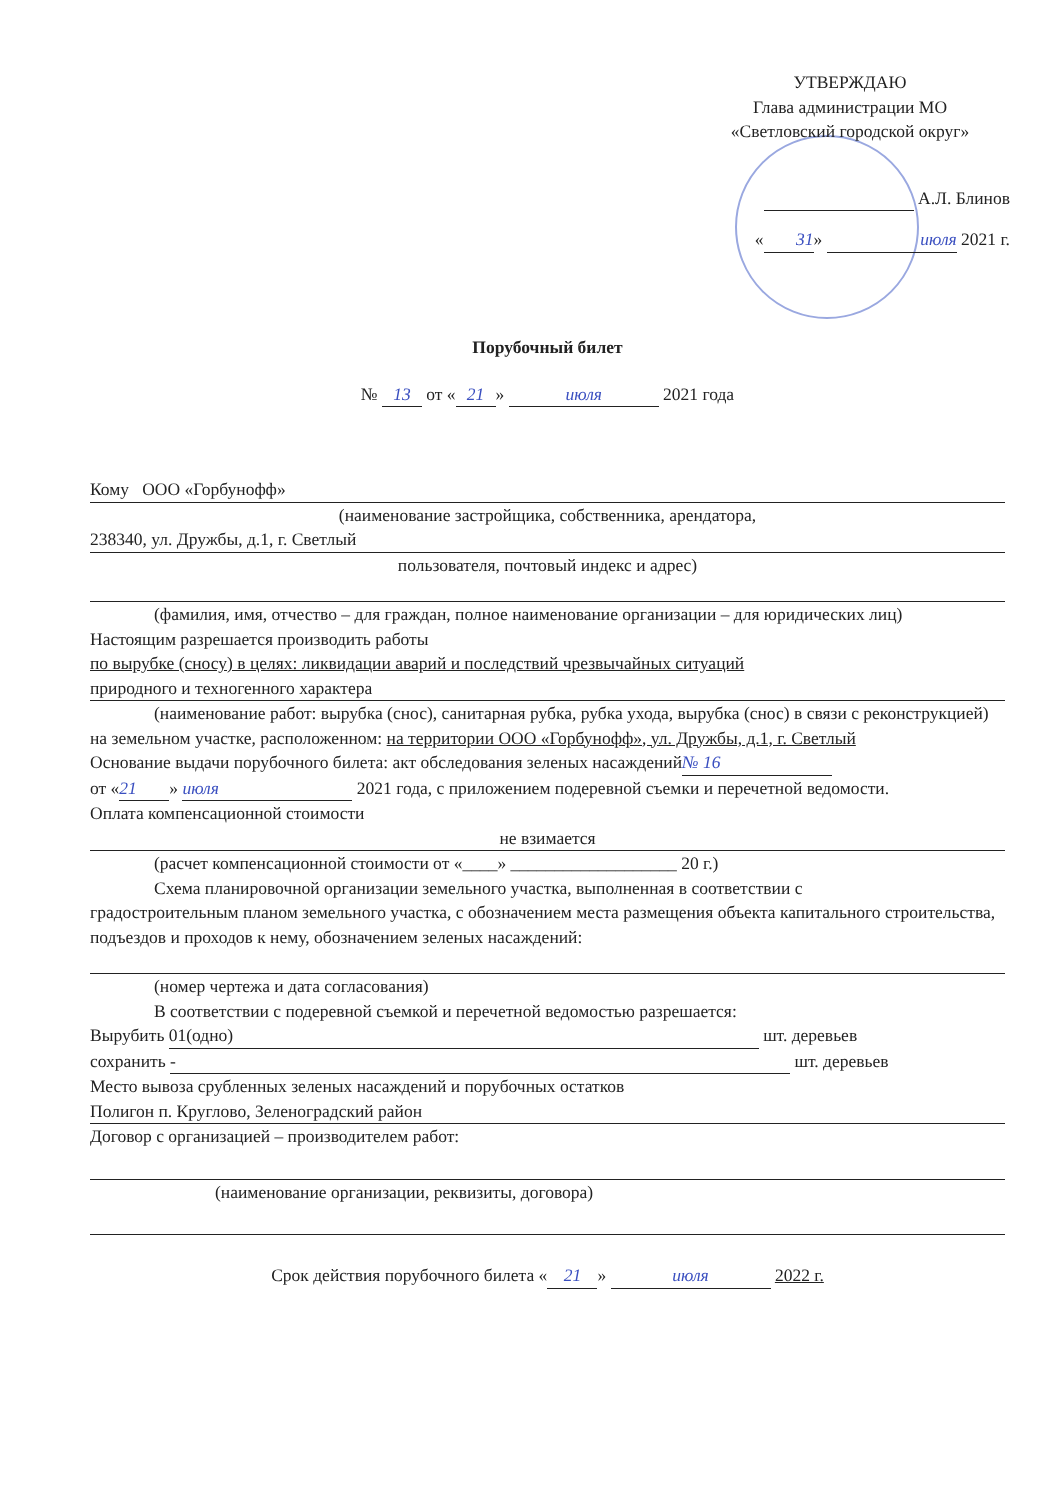УТВЕРЖДАЮ
Глава администрации МО
«Светловский городской округ»
А.Л. Блинов
« 31 » июля 2021 г.
Порубочный билет
№ 13 от « 21 » июля 2021 года
Кому ООО «Горбунофф»
(наименование застройщика, собственника, арендатора,
238340, ул. Дружбы, д.1, г. Светлый
пользователя, почтовый индекс и адрес)
(фамилия, имя, отчество – для граждан, полное наименование организации – для юридических лиц)
Настоящим разрешается производить работы
по вырубке (сносу) в целях: ликвидации аварий и последствий чрезвычайных ситуаций
природного и техногенного характера
(наименование работ: вырубка (снос), санитарная рубка, рубка ухода, вырубка (снос) в связи с реконструкцией)
на земельном участке, расположенном: на территории ООО «Горбунофф», ул. Дружбы, д.1, г. Светлый
Основание выдачи порубочного билета: акт обследования зеленых насаждений № 16
от « 21 » июля 2021 года, с приложением подеревной съемки и перечетной ведомости.
Оплата компенсационной стоимости
не взимается
(расчет компенсационной стоимости от «____» ___________________ 20 г.)
Схема планировочной организации земельного участка, выполненная в соответствии с
градостроительным планом земельного участка, с обозначением места размещения объекта капитального строительства, подъездов и проходов к нему, обозначением зеленых насаждений:
(номер чертежа и дата согласования)
В соответствии с подеревной съемкой и перечетной ведомостью разрешается:
Вырубить 01(одно) шт. деревьев
сохранить - шт. деревьев
Место вывоза срубленных зеленых насаждений и порубочных остатков
Полигон п. Круглово, Зеленоградский район
Договор с организацией – производителем работ:
(наименование организации, реквизиты, договора)
Срок действия порубочного билета « 21 » июля 2022 г.